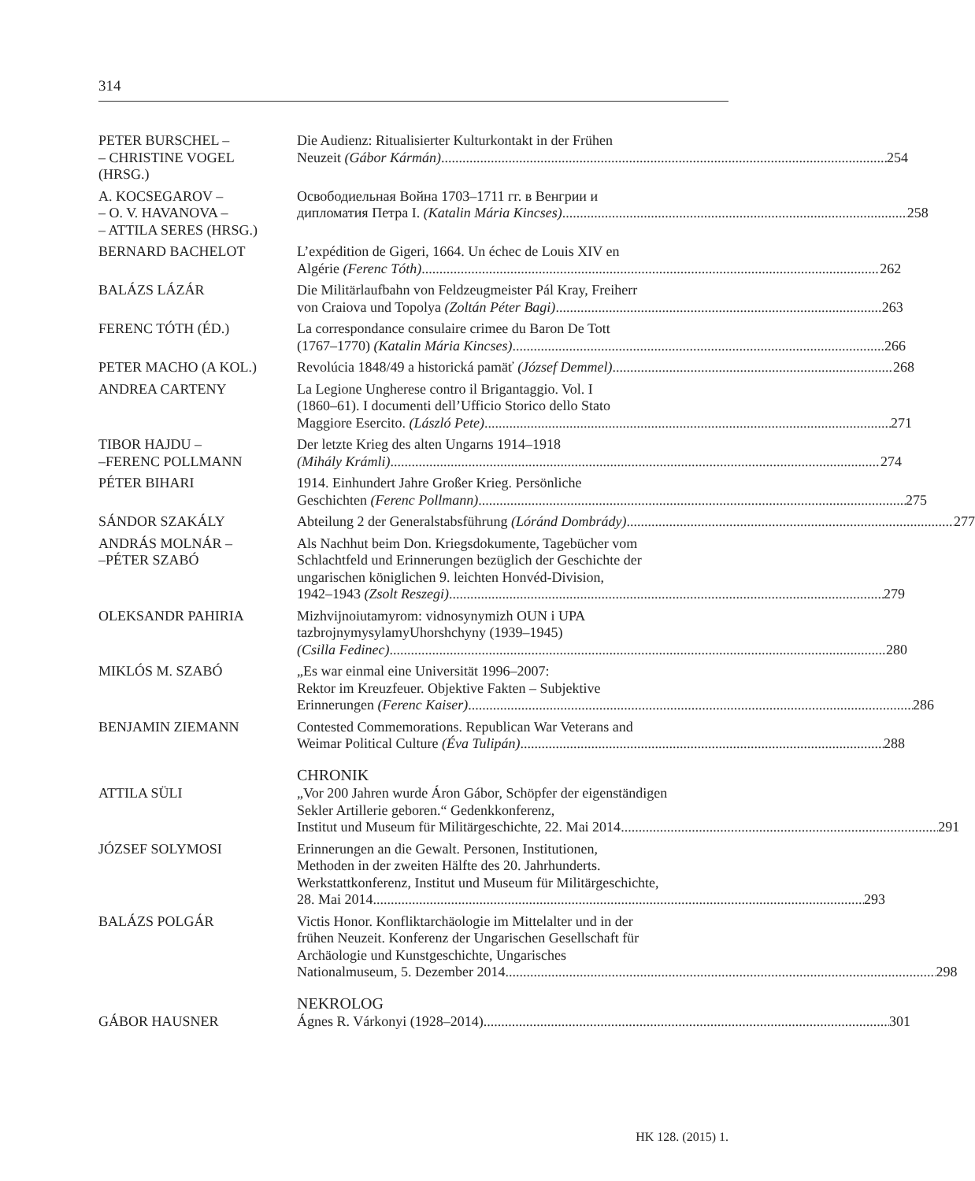314
PETER BURSCHEL –
– CHRISTINE VOGEL
(HRSG.)
Die Audienz: Ritualisierter Kulturkontakt in der Frühen
Neuzeit (Gábor Kármán) 254
A. KOCSEGAROV –
– O. V. HAVANOVA –
– ATTILA SERES (HRSG.)
Освободиельная Война 1703–1711 гг. в Венгрии и
дипломатия Петра I. (Katalin Mária Kincses) 258
BERNARD BACHELOT L’expédition de Gigeri, 1664. Un échec de Louis XIV en
Algérie (Ferenc Tóth) 262
BALÁZS LÁZÁR Die Militärlaufbahn von Feldzeugmeister Pál Kray, Freiherr
von Craiova und Topolya (Zoltán Péter Bagi) 263
FERENC TÓTH (ÉD.) La correspondance consulaire crimee du Baron De Tott
(1767–1770) (Katalin Mária Kincses) 266
PETER MACHO (A KOL.) Revolúcia 1848/49 a historická pamäť (József Demmel) 268
ANDREA CARTENY La Legione Ungherese contro il Brigantaggio. Vol. I
(1860–61). I documenti dell’Ufficio Storico dello Stato
Maggiore Esercito. (László Pete) 271
TIBOR HAJDU –
–FERENC POLLMANN
Der letzte Krieg des alten Ungarns 1914–1918
(Mihály Krámli) 274
PÉTER BIHARI 1914. Einhundert Jahre Großer Krieg. Persönliche
Geschichten (Ferenc Pollmann) 275
SÁNDOR SZAKÁLY Abteilung 2 der Generalstabsführung (Lóránd Dombrády) 277
ANDRÁS MOLNÁR –
–PÉTER SZABÓ
Als Nachhut beim Don. Kriegsdokumente, Tagebücher vom
Schlachtfeld und Erinnerungen bezüglich der Geschichte der
ungarischen königlichen 9. leichten Honvéd-Division,
1942–1943 (Zsolt Reszegi) 279
OLEKSANDR PAHIRIA Mizhvijnoiutamyrom: vidnosynymizh OUN i UPA
tazbrojnymysylamyUhorshchyny (1939–1945)
(Csilla Fedinec) 280
MIKLÓS M. SZABÓ „Es war einmal eine Universität 1996–2007:
Rektor im Kreuzfeuer. Objektive Fakten – Subjektive
Erinnerungen (Ferenc Kaiser) 286
BENJAMIN ZIEMANN Contested Commemorations. Republican War Veterans and
Weimar Political Culture (Éva Tulipán) 288
CHRONIK
ATTILA SÜLI „Vor 200 Jahren wurde Áron Gábor, Schöpfer der eigenständigen
Sekler Artillerie geboren.“ Gedenkkonferenz,
Institut und Museum für Militärgeschichte, 22. Mai 2014 291
JÓZSEF SOLYMOSI Erinnerungen an die Gewalt. Personen, Institutionen,
Methoden in der zweiten Hälfte des 20. Jahrhunderts.
Werkstattkonferenz, Institut und Museum für Militärgeschichte,
28. Mai 2014 293
BALÁZS POLGÁR Victis Honor. Konfliktarchäologie im Mittelalter und in der
frühen Neuzeit. Konferenz der Ungarischen Gesellschaft für
Archäologie und Kunstgeschichte, Ungarisches
Nationalmuseum, 5. Dezember 2014 298
NEKROLOG
GÁBOR HAUSNER Ágnes R. Várkonyi (1928–2014) 301
HK 128. (2015) 1.